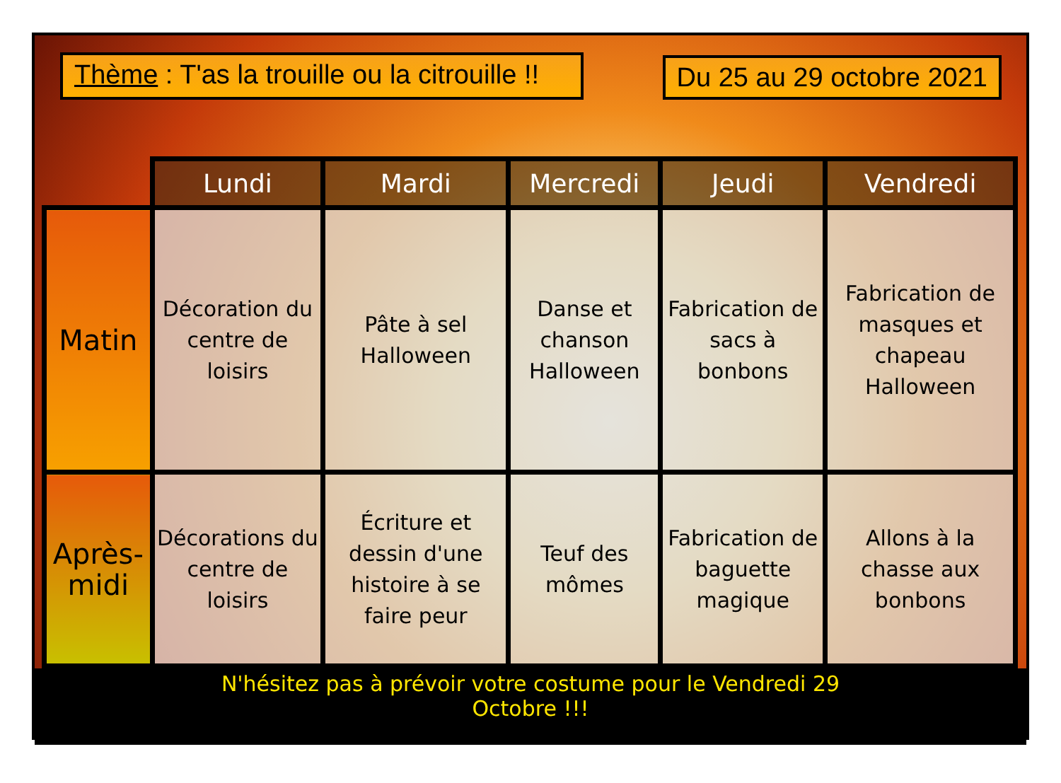Thème : T'as la trouille ou la citrouille !!
Du 25 au 29 octobre 2021
| | Lundi | Mardi | Mercredi | Jeudi | Vendredi |
| --- | --- | --- | --- | --- | --- |
| Matin | Décoration du centre de loisirs | Pâte à sel Halloween | Danse et chanson Halloween | Fabrication de sacs à bonbons | Fabrication de masques et chapeau Halloween |
| Après-midi | Décorations du centre de loisirs | Écriture et dessin d'une histoire à se faire peur | Teuf des mômes | Fabrication de baguette magique | Allons à la chasse aux bonbons |
N'hésitez pas à prévoir votre costume pour le Vendredi 29
Octobre !!!